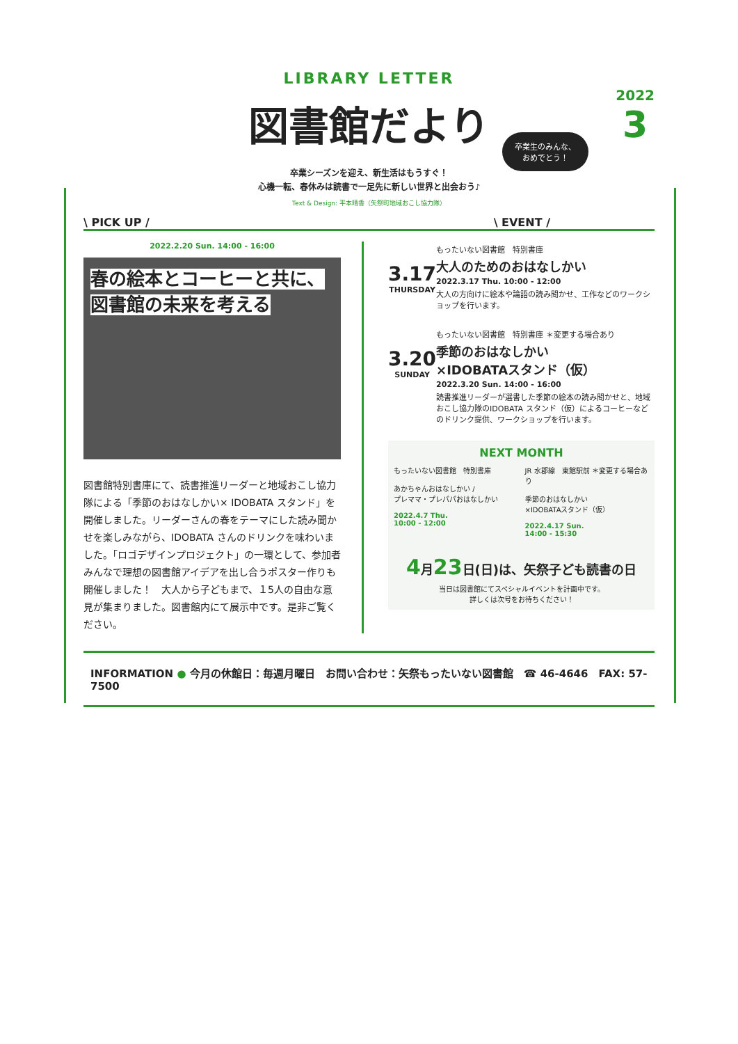2022
3
卒業生のみんな、
おめでとう！
LIBRARY LETTER
図書館だより
卒業シーズンを迎え、新生活はもうすぐ！
心機一転、春休みは読書で一足先に新しい世界と出会おう♪
Text & Design: 平本晴香（矢祭町地域おこし協力隊）
\ PICK UP / \ EVENT /
2022.2.20 Sun. 14:00 - 16:00
春の絵本とコーヒーと共に、
図書館の未来を考える
図書館特別書庫にて、読書推進リーダーと地域おこし協力隊による「季節のおはなしかい× IDOBATA スタンド」を開催しました。リーダーさんの春をテーマにした読み聞かせを楽しみながら、IDOBATA さんのドリンクを味わいました。「ロゴデザインプロジェクト」の一環として、参加者みんなで理想の図書館アイデアを出し合うポスター作りも開催しました！　大人から子どもまで、１5人の自由な意見が集まりました。図書館内にて展示中です。是非ご覧ください。
3.17
THURSDAY
もったいない図書館　特別書庫
大人のためのおはなしかい
2022.3.17 Thu. 10:00 - 12:00
大人の方向けに絵本や論語の読み聞かせ、工作などのワークショップを行います。
3.20
SUNDAY
もったいない図書館　特別書庫 ＊変更する場合あり
季節のおはなしかい
×IDOBATAスタンド（仮）
2022.3.20 Sun. 14:00 - 16:00
読書推進リーダーが選書した季節の絵本の読み聞かせと、地域おこし協力隊のIDOBATA スタンド（仮）によるコーヒーなどのドリンク提供、ワークショップを行います。
NEXT MONTH
もったいない図書館　特別書庫
あかちゃんおはなしかい /
プレママ・プレパパおはなしかい
2022.4.7 Thu.
10:00 - 12:00
JR 水郡線　東館駅前 ＊変更する場合あり
季節のおはなしかい
×IDOBATAスタンド（仮）
2022.4.17 Sun.
14:00 - 15:30
4月23日(日)は、矢祭子ども読書の日
当日は図書館にてスペシャルイベントを計画中です。
詳しくは次号をお待ちください！
INFORMATION ● 今月の休館日：毎週月曜日　お問い合わせ：矢祭もったいない図書館　☎ 46-4646　FAX: 57-7500